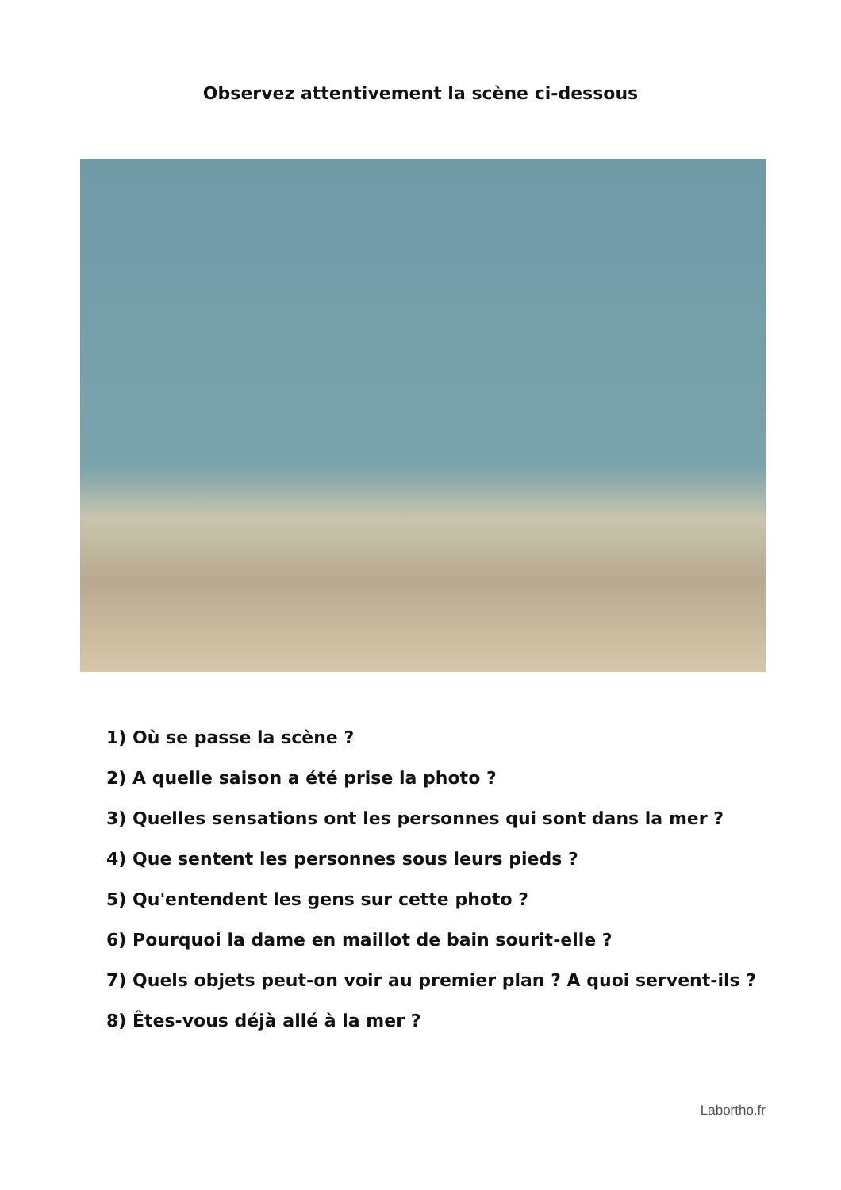Observez attentivement la scène ci-dessous
1) Où se passe la scène ?
2) A quelle saison a été prise la photo ?
3) Quelles sensations ont les personnes qui sont dans la mer ?
4) Que sentent les personnes sous leurs pieds ?
5) Qu'entendent les gens sur cette photo ?
6) Pourquoi la dame en maillot de bain sourit-elle ?
7) Quels objets peut-on voir au premier plan ? A quoi servent-ils ?
8) Êtes-vous déjà allé à la mer ?
Labortho.fr